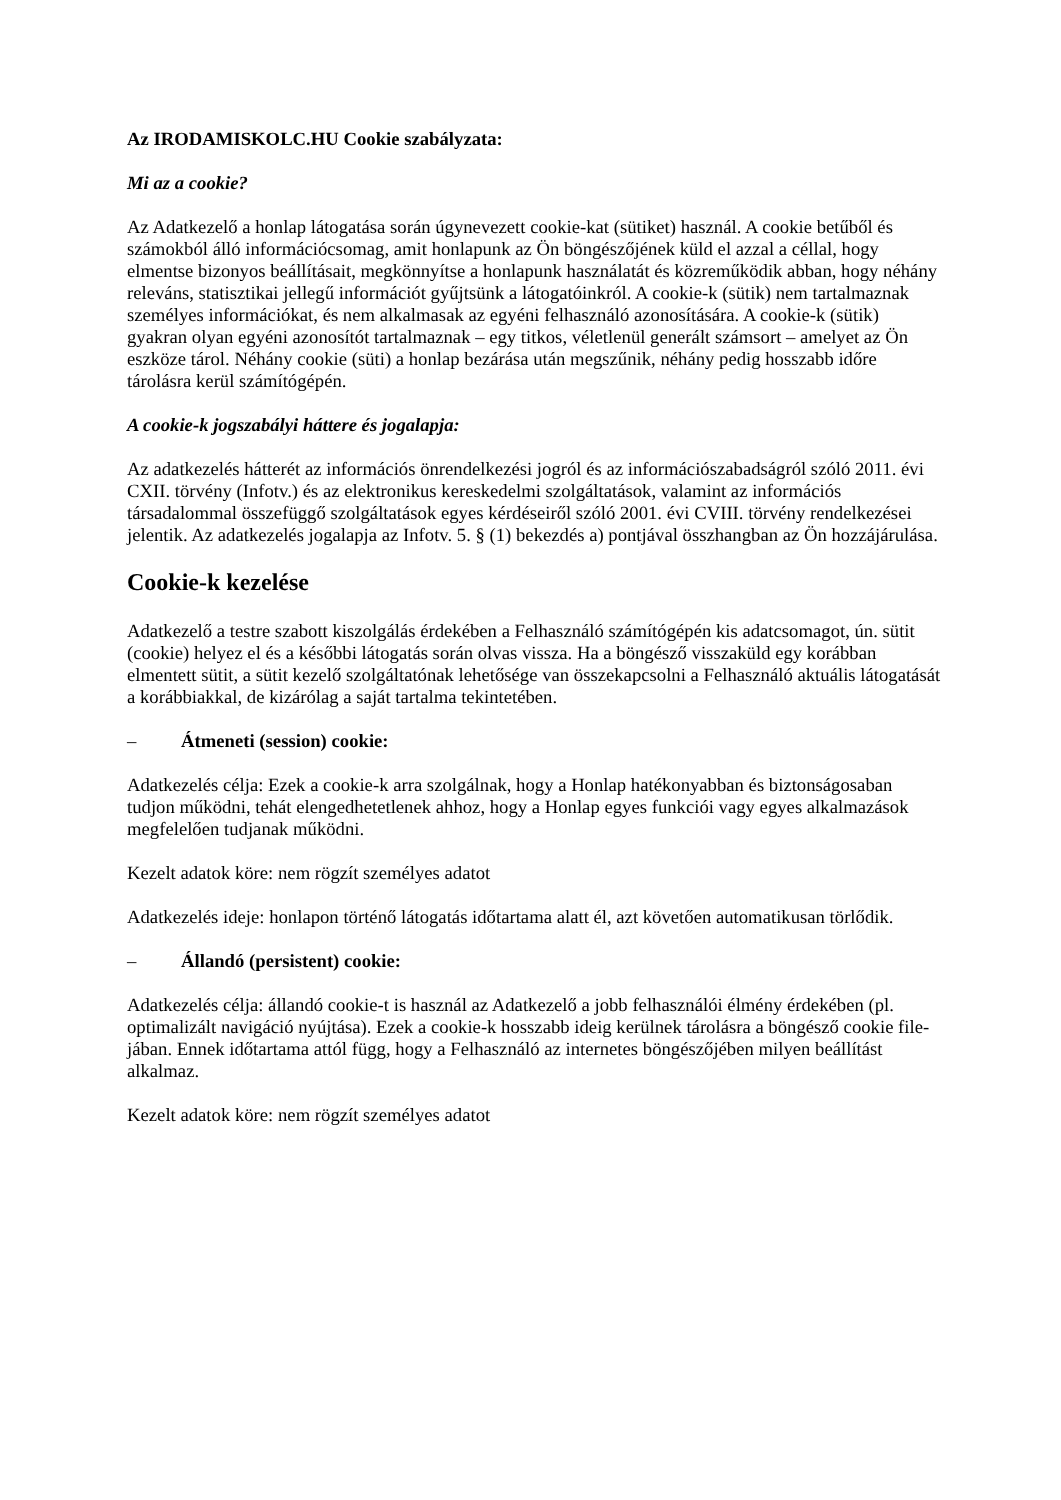Az IRODAMISKOLC.HU Cookie szabályzata:
Mi az a cookie?
Az Adatkezelő a honlap látogatása során úgynevezett cookie-kat (sütiket) használ. A cookie betűből és számokból álló információcsomag, amit honlapunk az Ön böngészőjének küld el azzal a céllal, hogy elmentse bizonyos beállításait, megkönnyítse a honlapunk használatát és közreműködik abban, hogy néhány releváns, statisztikai jellegű információt gyűjtsünk a látogatóinkról. A cookie-k (sütik) nem tartalmaznak személyes információkat, és nem alkalmasak az egyéni felhasználó azonosítására. A cookie-k (sütik) gyakran olyan egyéni azonosítót tartalmaznak – egy titkos, véletlenül generált számsort – amelyet az Ön eszköze tárol. Néhány cookie (süti) a honlap bezárása után megszűnik, néhány pedig hosszabb időre tárolásra kerül számítógépén.
A cookie-k jogszabályi háttere és jogalapja:
Az adatkezelés hátterét az információs önrendelkezési jogról és az információszabadságról szóló 2011. évi CXII. törvény (Infotv.) és az elektronikus kereskedelmi szolgáltatások, valamint az információs társadalommal összefüggő szolgáltatások egyes kérdéseiről szóló 2001. évi CVIII. törvény rendelkezései jelentik. Az adatkezelés jogalapja az Infotv. 5. § (1) bekezdés a) pontjával összhangban az Ön hozzájárulása.
Cookie-k kezelése
Adatkezelő a testre szabott kiszolgálás érdekében a Felhasználó számítógépén kis adatcsomagot, ún. sütit (cookie) helyez el és a későbbi látogatás során olvas vissza. Ha a böngésző visszaküld egy korábban elmentett sütit, a sütit kezelő szolgáltatónak lehetősége van összekapcsolni a Felhasználó aktuális látogatását a korábbiakkal, de kizárólag a saját tartalma tekintetében.
– Átmeneti (session) cookie:
Adatkezelés célja: Ezek a cookie-k arra szolgálnak, hogy a Honlap hatékonyabban és biztonságosaban tudjon működni, tehát elengedhetetlenek ahhoz, hogy a Honlap egyes funkciói vagy egyes alkalmazások megfelelően tudjanak működni.
Kezelt adatok köre: nem rögzít személyes adatot
Adatkezelés ideje: honlapon történő látogatás időtartama alatt él, azt követően automatikusan törlődik.
– Állandó (persistent) cookie:
Adatkezelés célja: állandó cookie-t is használ az Adatkezelő a jobb felhasználói élmény érdekében (pl. optimalizált navigáció nyújtása). Ezek a cookie-k hosszabb ideig kerülnek tárolásra a böngésző cookie file-jában. Ennek időtartama attól függ, hogy a Felhasználó az internetes böngészőjében milyen beállítást alkalmaz.
Kezelt adatok köre: nem rögzít személyes adatot